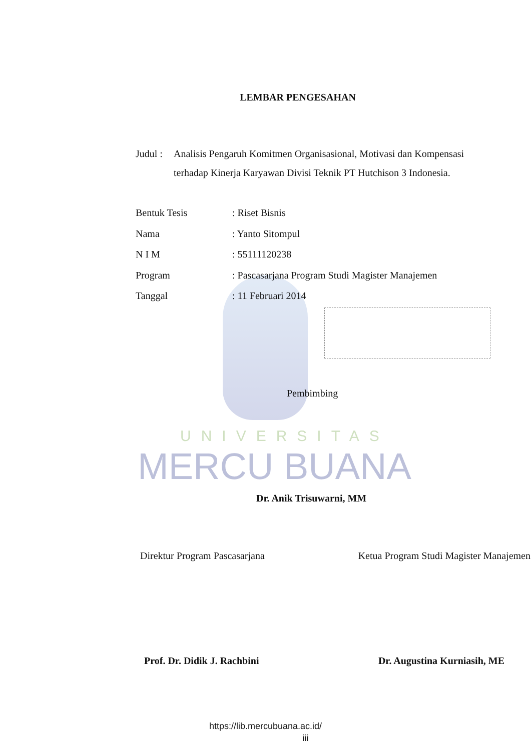LEMBAR PENGESAHAN
Judul :
Analisis Pengaruh Komitmen Organisasional, Motivasi dan Kompensasi terhadap Kinerja Karyawan Divisi Teknik PT Hutchison 3 Indonesia.
Bentuk Tesis : Riset Bisnis
Nama : Yanto Sitompul
N I M : 55111120238
Program : Pascasarjana Program Studi Magister Manajemen
Tanggal : 11 Februari 2014
Pembimbing
UNIVERSITAS
MERCU BUANA
Dr. Anik Trisuwarni, MM
Direktur Program Pascasarjana Ketua Program Studi Magister Manajemen
Prof. Dr. Didik J. Rachbini Dr. Augustina Kurniasih, ME
https://lib.mercubuana.ac.id/
iii